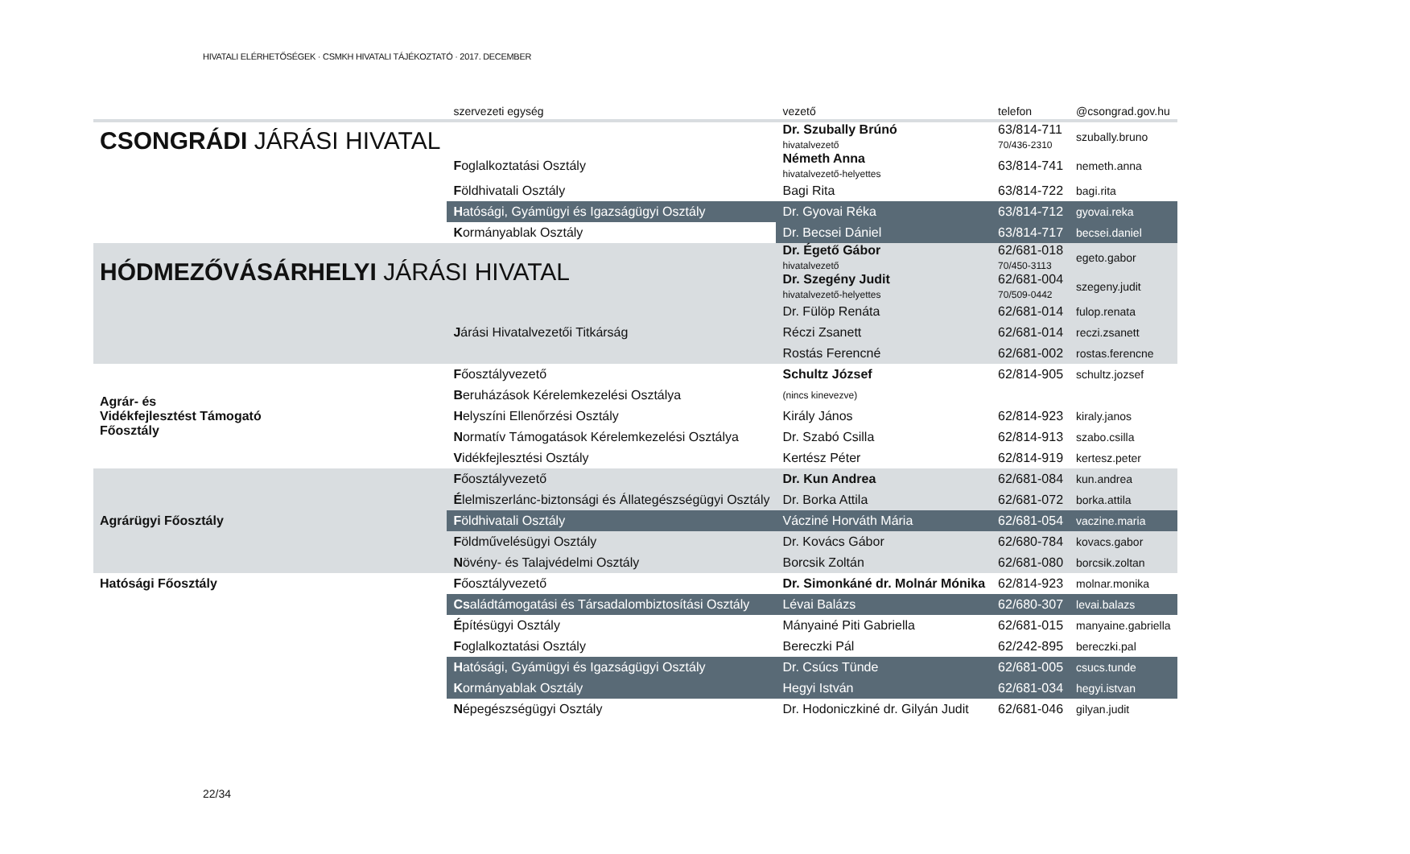HIVATALI ELÉRHETŐSÉGEK · CSMKH HIVATALI TÁJÉKOZTATÓ · 2017. DECEMBER
| | szervezeti egység | vezető | telefon | @csongrad.gov.hu |
| --- | --- | --- | --- | --- |
| CSONGRÁDI JÁRÁSI HIVATAL | | Dr. Szubally Brúnó hivatalvezető | 63/814-711 70/436-2310 | szubally.bruno |
| | F oglalkoztatási Osztály | Németh Anna hivatalvezető-helyettes | 63/814-741 | nemeth.anna |
| | F öldhivatali Osztály | Bagi Rita | 63/814-722 | bagi.rita |
| | H atósági, Gyámügyi és Igazságügyi Osztály | Dr. Gyovai Réka | 63/814-712 | gyovai.reka |
| | K ormányablak Osztály | Dr. Becsei Dániel | 63/814-717 | becsei.daniel |
| HÓDMEZŐVÁSÁRHELYI JÁRÁSI HIVATAL | | Dr. Égető Gábor hivatalvezető | 62/681-018 70/450-3113 | egeto.gabor |
| | | Dr. Szegény Judit hivatalvezető-helyettes | 62/681-004 70/509-0442 | szegeny.judit |
| | | Dr. Fülöp Renáta | 62/681-014 | fulop.renata |
| | J árási Hivatalvezetői Titkárság | Réczi Zsanett | 62/681-014 | reczi.zsanett |
| | | Rostás Ferencné | 62/681-002 | rostas.ferencne |
| Agrár- és Vidékfejlesztést Támogató Főosztály | F őosztályvezető | Schultz József | 62/814-905 | schultz.jozsef |
| | B eruházások Kérelemkezelési Osztálya | (nincs kinevezve) | | |
| | H elyszíni Ellenőrzési Osztály | Király János | 62/814-923 | kiraly.janos |
| | N ormatív Támogatások Kérelemkezelési Osztálya | Dr. Szabó Csilla | 62/814-913 | szabo.csilla |
| | V idékfejlesztési Osztály | Kertész Péter | 62/814-919 | kertesz.peter |
| Agrárügyi Főosztály | F őosztályvezető | Dr. Kun Andrea | 62/681-084 | kun.andrea |
| | É lelmiszerlánc-biztonsági és Állategészségügyi Osztály | Dr. Borka Attila | 62/681-072 | borka.attila |
| | F öldhivatali Osztály | Vácziné Horváth Mária | 62/681-054 | vaczine.maria |
| | F öldművelésügyi Osztály | Dr. Kovács Gábor | 62/680-784 | kovacs.gabor |
| | N övény- és Talajvédelmi Osztály | Borcsik Zoltán | 62/681-080 | borcsik.zoltan |
| Hatósági Főosztály | F őosztályvezető | Dr. Simonkáné dr. Molnár Mónika | 62/814-923 | molnar.monika |
| | Cs aládtámogatási és Társadalombiztosítási Osztály | Lévai Balázs | 62/680-307 | levai.balazs |
| | É pítésügyi Osztály | Mányainé Piti Gabriella | 62/681-015 | manyaine.gabriella |
| | F oglalkoztatási Osztály | Bereczki Pál | 62/242-895 | bereczki.pal |
| | H atósági, Gyámügyi és Igazságügyi Osztály | Dr. Csúcs Tünde | 62/681-005 | csucs.tunde |
| | K ormányablak Osztály | Hegyi István | 62/681-034 | hegyi.istvan |
| | N épegészségügyi Osztály | Dr. Hodoniczkiné dr. Gilyán Judit | 62/681-046 | gilyan.judit |
22/34